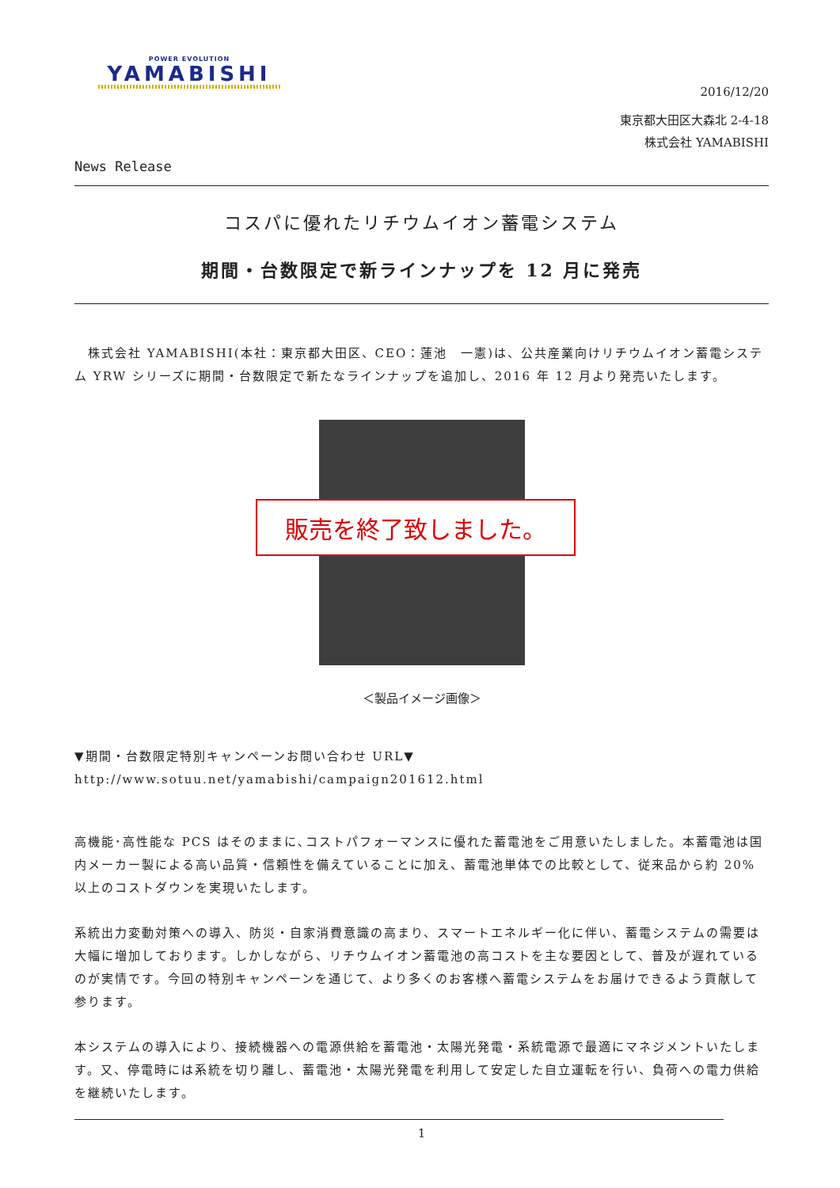POWER EVOLUTION
YAMABISHI
2016/12/20
東京都大田区大森北 2-4-18
株式会社 YAMABISHI
News Release
コスパに優れたリチウムイオン蓄電システム
期間・台数限定で新ラインナップを 12 月に発売
　株式会社 YAMABISHI(本社：東京都大田区、CEO：蓮池　一憲)は、公共産業向けリチウムイオン蓄電システム YRW シリーズに期間・台数限定で新たなラインナップを追加し、2016 年 12 月より発売いたします。
販売を終了致しました。
＜製品イメージ画像＞
▼期間・台数限定特別キャンペーンお問い合わせ URL▼
http://www.sotuu.net/yamabishi/campaign201612.html
高機能･高性能な PCS はそのままに､コストパフォーマンスに優れた蓄電池をご用意いたしました。本蓄電池は国内メーカー製による高い品質・信頼性を備えていることに加え、蓄電池単体での比較として、従来品から約 20%以上のコストダウンを実現いたします。
系統出力変動対策への導入、防災・自家消費意識の高まり、スマートエネルギー化に伴い、蓄電システムの需要は大幅に増加しております。しかしながら、リチウムイオン蓄電池の高コストを主な要因として、普及が遅れているのが実情です。今回の特別キャンペーンを通じて、より多くのお客様へ蓄電システムをお届けできるよう貢献して参ります。
本システムの導入により、接続機器への電源供給を蓄電池・太陽光発電・系統電源で最適にマネジメントいたします。又、停電時には系統を切り離し、蓄電池・太陽光発電を利用して安定した自立運転を行い、負荷への電力供給を継続いたします。
1